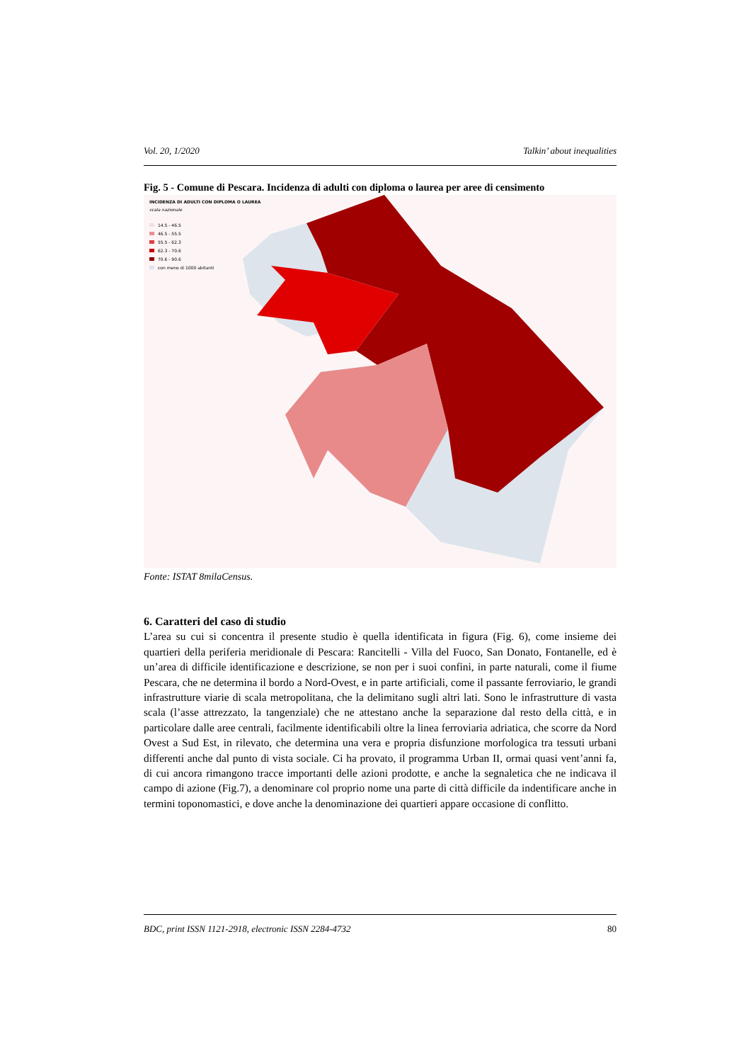Vol. 20, 1/2020 Talkin’ about inequalities
Fig. 5 - Comune di Pescara. Incidenza di adulti con diploma o laurea per aree di censimento
INCIDENZA DI ADULTI CON DIPLOMA O LAUREA
scala nazionale
14.5 - 46.5
46.5 - 55.5
55.5 - 62.3
62.3 - 70.6
70.6 - 90.6
con meno di 1000 abitanti
Fonte: ISTAT 8milaCensus.
6. Caratteri del caso di studio
L’area su cui si concentra il presente studio è quella identificata in figura (Fig. 6), come insieme dei quartieri della periferia meridionale di Pescara: Rancitelli - Villa del Fuoco, San Donato, Fontanelle, ed è un’area di difficile identificazione e descrizione, se non per i suoi confini, in parte naturali, come il fiume Pescara, che ne determina il bordo a Nord-Ovest, e in parte artificiali, come il passante ferroviario, le grandi infrastrutture viarie di scala metropolitana, che la delimitano sugli altri lati. Sono le infrastrutture di vasta scala (l’asse attrezzato, la tangenziale) che ne attestano anche la separazione dal resto della città, e in particolare dalle aree centrali, facilmente identificabili oltre la linea ferroviaria adriatica, che scorre da Nord Ovest a Sud Est, in rilevato, che determina una vera e propria disfunzione morfologica tra tessuti urbani differenti anche dal punto di vista sociale. Ci ha provato, il programma Urban II, ormai quasi vent’anni fa, di cui ancora rimangono tracce importanti delle azioni prodotte, e anche la segnaletica che ne indicava il campo di azione (Fig.7), a denominare col proprio nome una parte di città difficile da indentificare anche in termini toponomastici, e dove anche la denominazione dei quartieri appare occasione di conflitto.
BDC, print ISSN 1121-2918, electronic ISSN 2284-4732 80